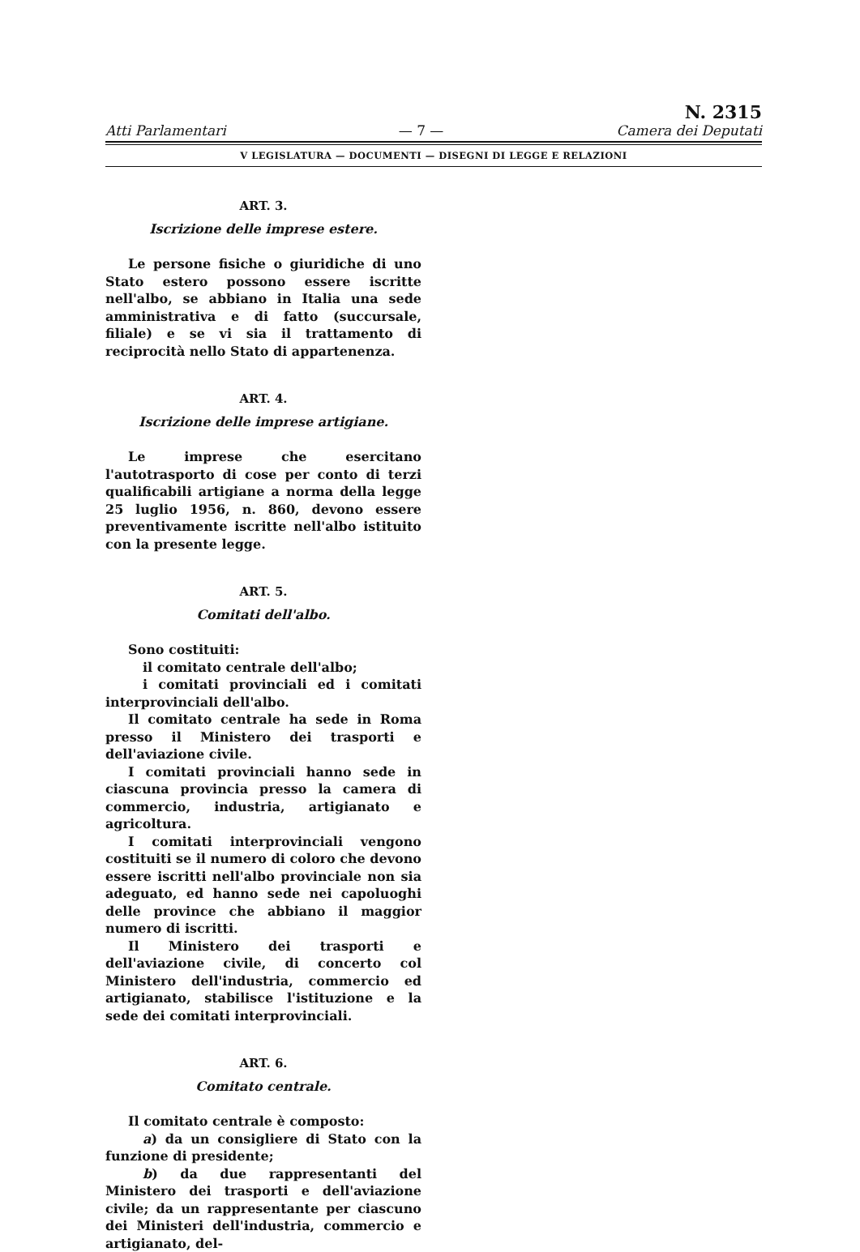Atti Parlamentari — 7 — N. 2315
Camera dei Deputati
V LEGISLATURA — DOCUMENTI — DISEGNI DI LEGGE E RELAZIONI
ART. 3.
Iscrizione delle imprese estere.
Le persone fisiche o giuridiche di uno Stato estero possono essere iscritte nell'albo, se abbiano in Italia una sede amministrativa e di fatto (succursale, filiale) e se vi sia il trattamento di reciprocità nello Stato di appartenenza.
ART. 4.
Iscrizione delle imprese artigiane.
Le imprese che esercitano l'autotrasporto di cose per conto di terzi qualificabili artigiane a norma della legge 25 luglio 1956, n. 860, devono essere preventivamente iscritte nell'albo istituito con la presente legge.
ART. 5.
Comitati dell'albo.
Sono costituiti:
il comitato centrale dell'albo;
i comitati provinciali ed i comitati interprovinciali dell'albo.
Il comitato centrale ha sede in Roma presso il Ministero dei trasporti e dell'aviazione civile.
I comitati provinciali hanno sede in ciascuna provincia presso la camera di commercio, industria, artigianato e agricoltura.
I comitati interprovinciali vengono costituiti se il numero di coloro che devono essere iscritti nell'albo provinciale non sia adeguato, ed hanno sede nei capoluoghi delle province che abbiano il maggior numero di iscritti.
Il Ministero dei trasporti e dell'aviazione civile, di concerto col Ministero dell'industria, commercio ed artigianato, stabilisce l'istituzione e la sede dei comitati interprovinciali.
ART. 6.
Comitato centrale.
Il comitato centrale è composto:
a) da un consigliere di Stato con la funzione di presidente;
b) da due rappresentanti del Ministero dei trasporti e dell'aviazione civile; da un rappresentante per ciascuno dei Ministeri dell'industria, commercio e artigianato, del-